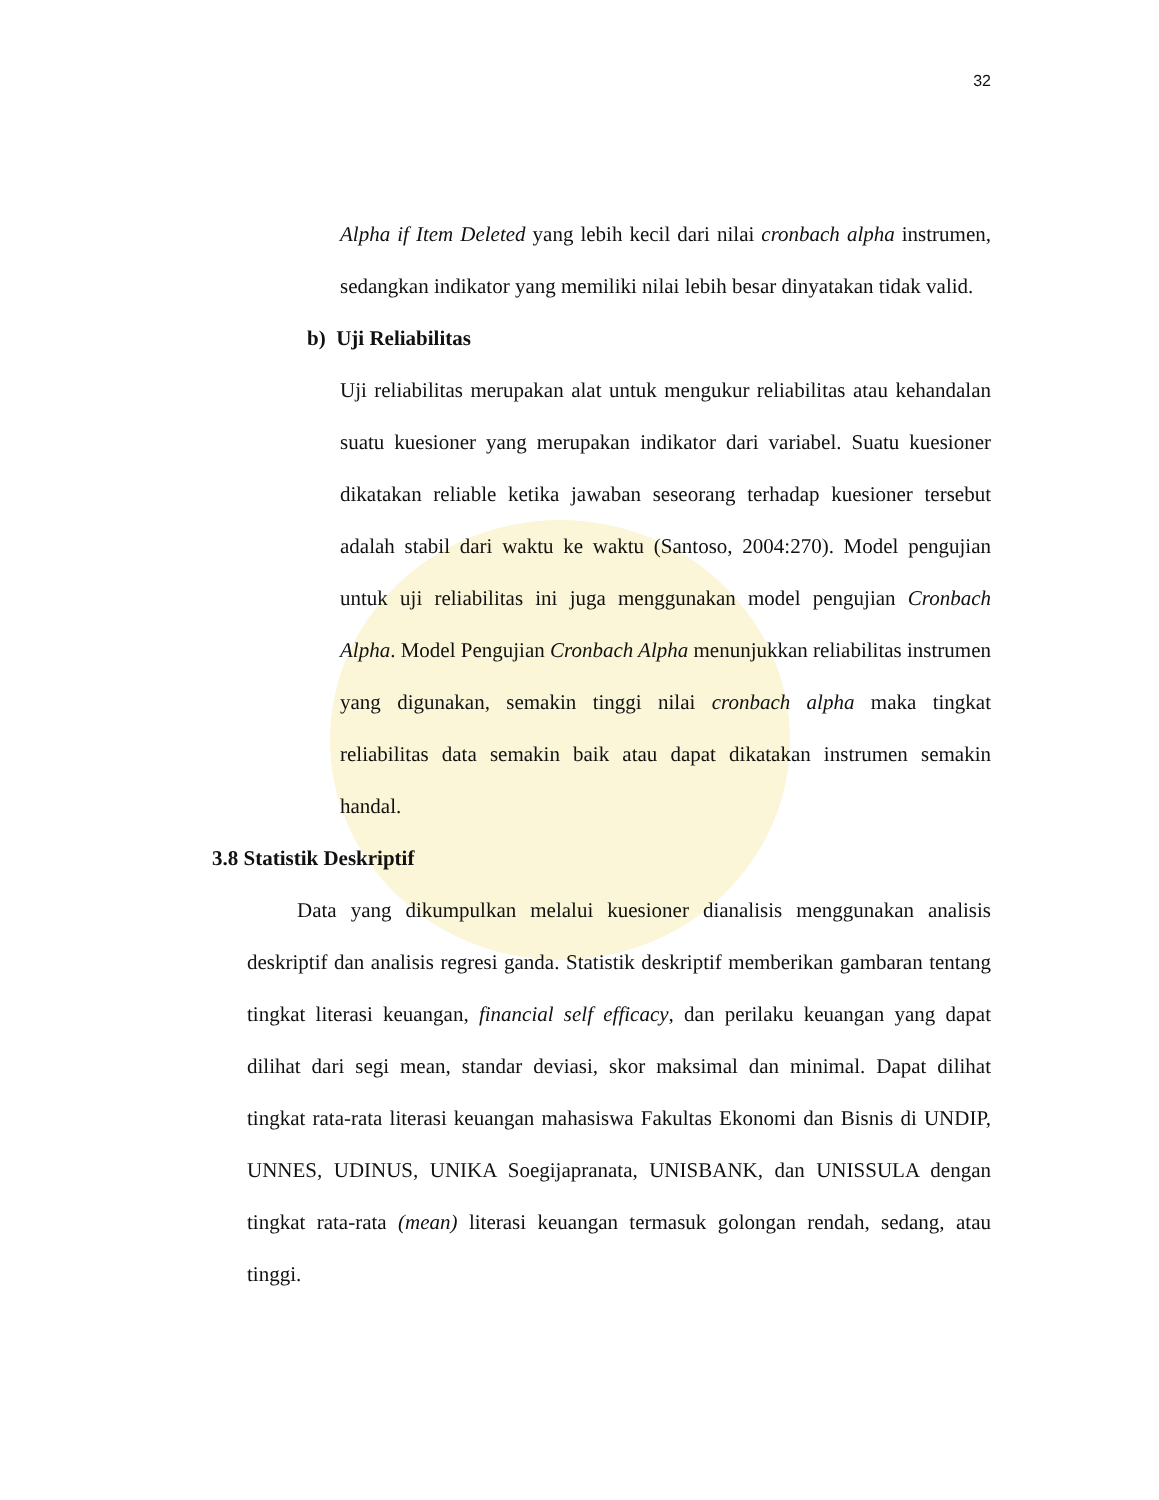32
Alpha if Item Deleted yang lebih kecil dari nilai cronbach alpha instrumen, sedangkan indikator yang memiliki nilai lebih besar dinyatakan tidak valid.
b) Uji Reliabilitas
Uji reliabilitas merupakan alat untuk mengukur reliabilitas atau kehandalan suatu kuesioner yang merupakan indikator dari variabel. Suatu kuesioner dikatakan reliable ketika jawaban seseorang terhadap kuesioner tersebut adalah stabil dari waktu ke waktu (Santoso, 2004:270). Model pengujian untuk uji reliabilitas ini juga menggunakan model pengujian Cronbach Alpha. Model Pengujian Cronbach Alpha menunjukkan reliabilitas instrumen yang digunakan, semakin tinggi nilai cronbach alpha maka tingkat reliabilitas data semakin baik atau dapat dikatakan instrumen semakin handal.
3.8 Statistik Deskriptif
Data yang dikumpulkan melalui kuesioner dianalisis menggunakan analisis deskriptif dan analisis regresi ganda. Statistik deskriptif memberikan gambaran tentang tingkat literasi keuangan, financial self efficacy, dan perilaku keuangan yang dapat dilihat dari segi mean, standar deviasi, skor maksimal dan minimal. Dapat dilihat tingkat rata-rata literasi keuangan mahasiswa Fakultas Ekonomi dan Bisnis di UNDIP, UNNES, UDINUS, UNIKA Soegijapranata, UNISBANK, dan UNISSULA dengan tingkat rata-rata (mean) literasi keuangan termasuk golongan rendah, sedang, atau tinggi.